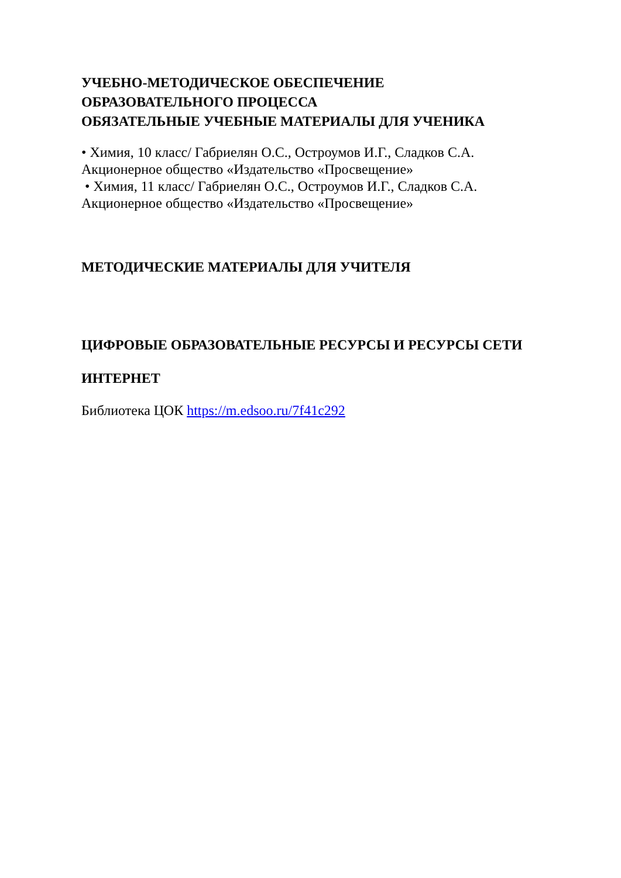УЧЕБНО-МЕТОДИЧЕСКОЕ ОБЕСПЕЧЕНИЕ
ОБРАЗОВАТЕЛЬНОГО ПРОЦЕССА
ОБЯЗАТЕЛЬНЫЕ УЧЕБНЫЕ МАТЕРИАЛЫ ДЛЯ УЧЕНИКА
• Химия, 10 класс/ Габриелян О.С., Остроумов И.Г., Сладков С.А.
Акционерное общество «Издательство «Просвещение»
• Химия, 11 класс/ Габриелян О.С., Остроумов И.Г., Сладков С.А.
Акционерное общество «Издательство «Просвещение»
МЕТОДИЧЕСКИЕ МАТЕРИАЛЫ ДЛЯ УЧИТЕЛЯ
ЦИФРОВЫЕ ОБРАЗОВАТЕЛЬНЫЕ РЕСУРСЫ И РЕСУРСЫ СЕТИ
ИНТЕРНЕТ
Библиотека ЦОК https://m.edsoo.ru/7f41c292